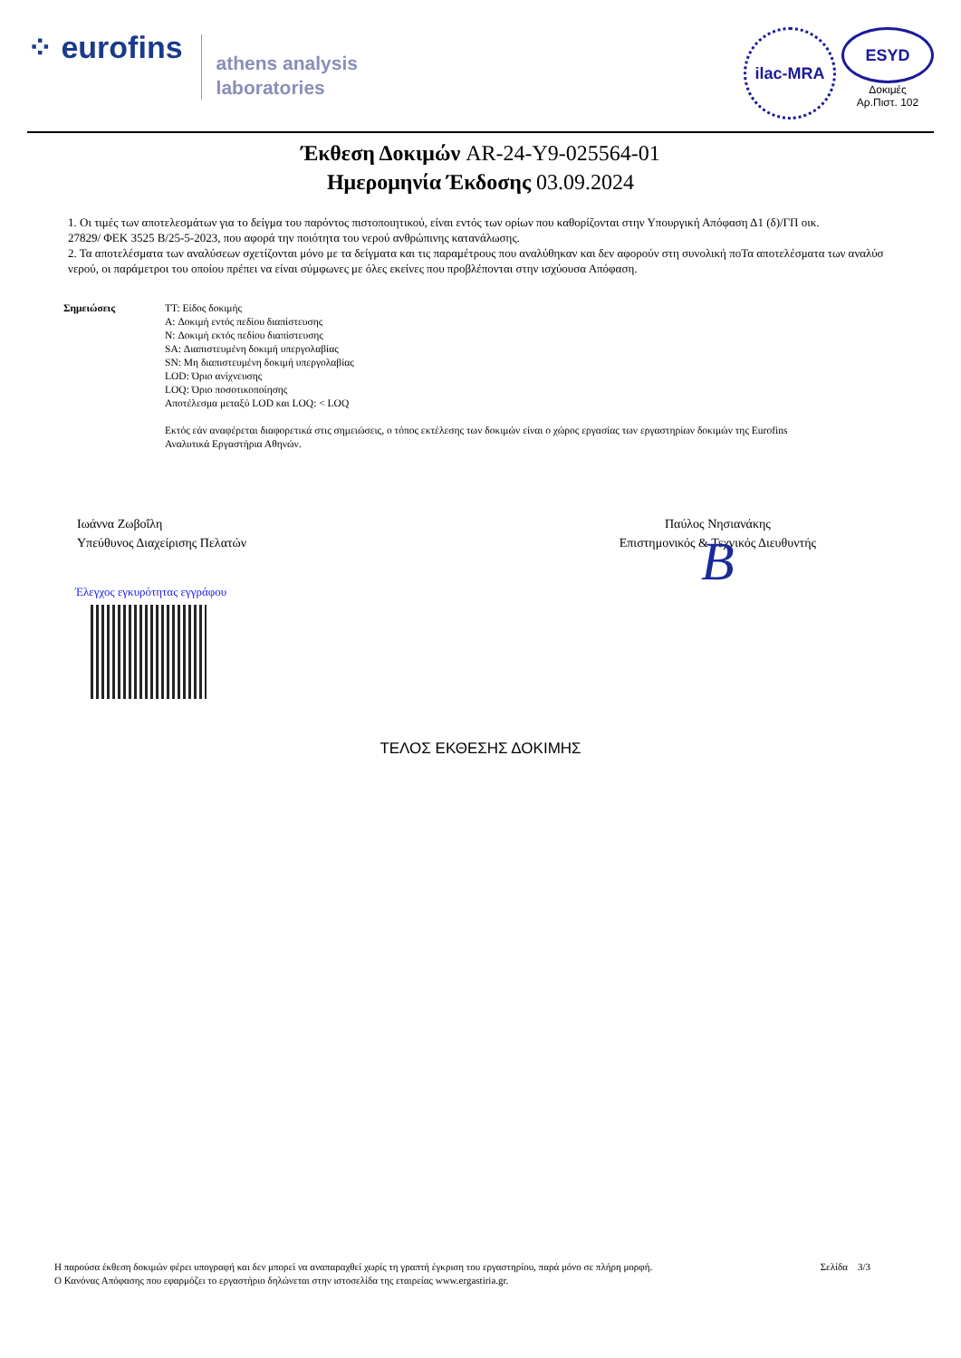⁘ eurofins
athens analysis
laboratories
ilac-MRA
ESYD
Δοκιμές
Αρ.Πιστ. 102
Έκθεση Δοκιμών AR-24-Y9-025564-01
Ημερομηνία Έκδοσης 03.09.2024
1. Οι τιμές των αποτελεσμάτων για το δείγμα του παρόντος πιστοποιητικού, είναι εντός των ορίων που καθορίζονται στην Υπουργική Απόφαση Δ1 (δ)/ΓΠ οικ.
27829/ ΦΕΚ 3525 Β/25-5-2023, που αφορά την ποιότητα του νερού ανθρώπινης κατανάλωσης.
2. Τα αποτελέσματα των αναλύσεων σχετίζονται μόνο με τα δείγματα και τις παραμέτρους που αναλύθηκαν και δεν αφορούν στη συνολική ποΤα αποτελέσματα των αναλύσ
νερού, οι παράμετροι του οποίου πρέπει να είναι σύμφωνες με όλες εκείνες που προβλέπονται στην ισχύουσα Απόφαση.
Σημειώσεις TT: Είδος δοκιμής
A: Δοκιμή εντός πεδίου διαπίστευσης
N: Δοκιμή εκτός πεδίου διαπίστευσης
SA: Διαπιστευμένη δοκιμή υπεργολαβίας
SN: Μη διαπιστευμένη δοκιμή υπεργολαβίας
LOD: Όριο ανίχνευσης
LOQ: Όριο ποσοτικοποίησης
Αποτέλεσμα μεταξύ LOD και LOQ: < LOQ
Εκτός εάν αναφέρεται διαφορετικά στις σημειώσεις, ο τόπος εκτέλεσης των δοκιμών είναι ο χώρος εργασίας των εργαστηρίων δοκιμών της Eurofins
Αναλυτικά Εργαστήρια Αθηνών.
Ιωάννα Ζωβοΐλη
Υπεύθυνος Διαχείρισης Πελατών
Παύλος Νησιανάκης
Επιστημονικός & Τεχνικός Διευθυντής
B
Έλεγχος εγκυρότητας εγγράφου
ΤΕΛΟΣ ΕΚΘΕΣΗΣ ΔΟΚΙΜΗΣ
Η παρούσα έκθεση δοκιμών φέρει υπογραφή και δεν μπορεί να αναπαραχθεί χωρίς τη γραπτή έγκριση του εργαστηρίου, παρά μόνο σε πλήρη μορφή.
Ο Κανόνας Απόφασης που εφαρμόζει το εργαστήριο δηλώνεται στην ιστοσελίδα της εταιρείας www.ergastiria.gr.
Σελίδα 3/3